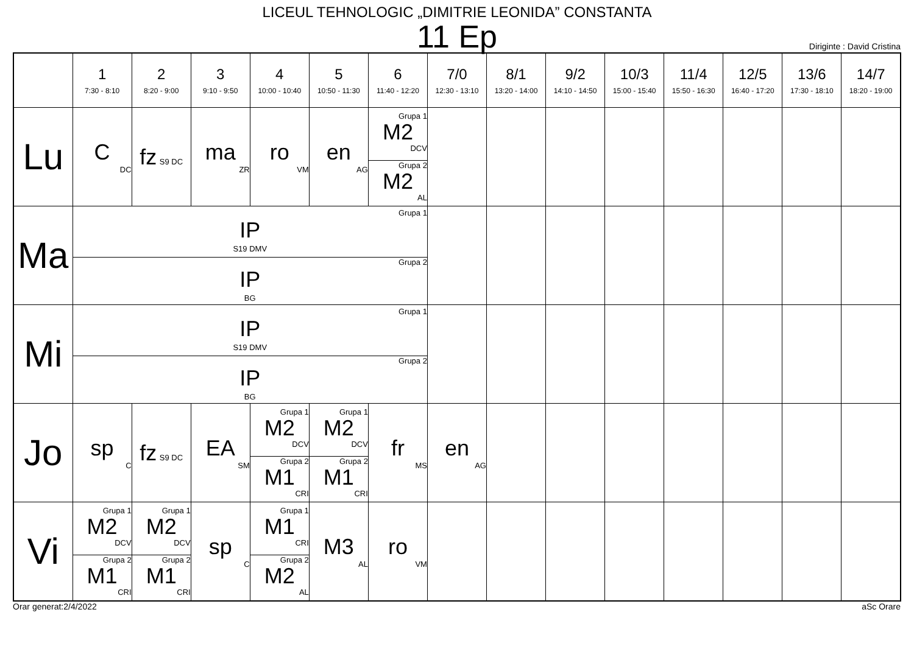LICEUL TEHNOLOGIC „DIMITRIE LEONIDA” CONSTANTA
11 Ep
Diriginte : David Cristina
| | 1 7:30 - 8:10 | 2 8:20 - 9:00 | 3 9:10 - 9:50 | 4 10:00 - 10:40 | 5 10:50 - 11:30 | 6 11:40 - 12:20 | 7/0 12:30 - 13:10 | 8/1 13:20 - 14:00 | 9/2 14:10 - 14:50 | 10/3 15:00 - 15:40 | 11/4 15:50 - 16:30 | 12/5 16:40 - 17:20 | 13/6 17:30 - 18:10 | 14/7 18:20 - 19:00 |
| --- | --- | --- | --- | --- | --- | --- | --- | --- | --- | --- | --- | --- | --- | --- |
| Lu | C DC | fz S9 DC | ma ZR | ro VM | en AG | Grupa 1 M2 DCV Grupa 2 M2 AL | | | | | | | | |
| Ma | Grupa 1 IP S19 DMV Grupa 2 IP BG | | | | | | | | | | | | | |
| Mi | Grupa 1 IP S19 DMV Grupa 2 IP BG | | | | | | | | | | | | | |
| Jo | sp C | fz S9 DC | EA SM | Grupa 1 M2 DCV Grupa 2 M1 CRI | Grupa 1 M2 DCV Grupa 2 M1 CRI | fr MS | en AG | | | | | | | |
| Vi | Grupa 1 M2 DCV Grupa 2 M1 CRI | Grupa 1 M2 DCV Grupa 2 M1 CRI | sp C | Grupa 1 M1 CRI Grupa 2 M2 AL | M3 AL | ro VM | | | | | | | | |
Orar generat:2/4/2022 aSc Orare